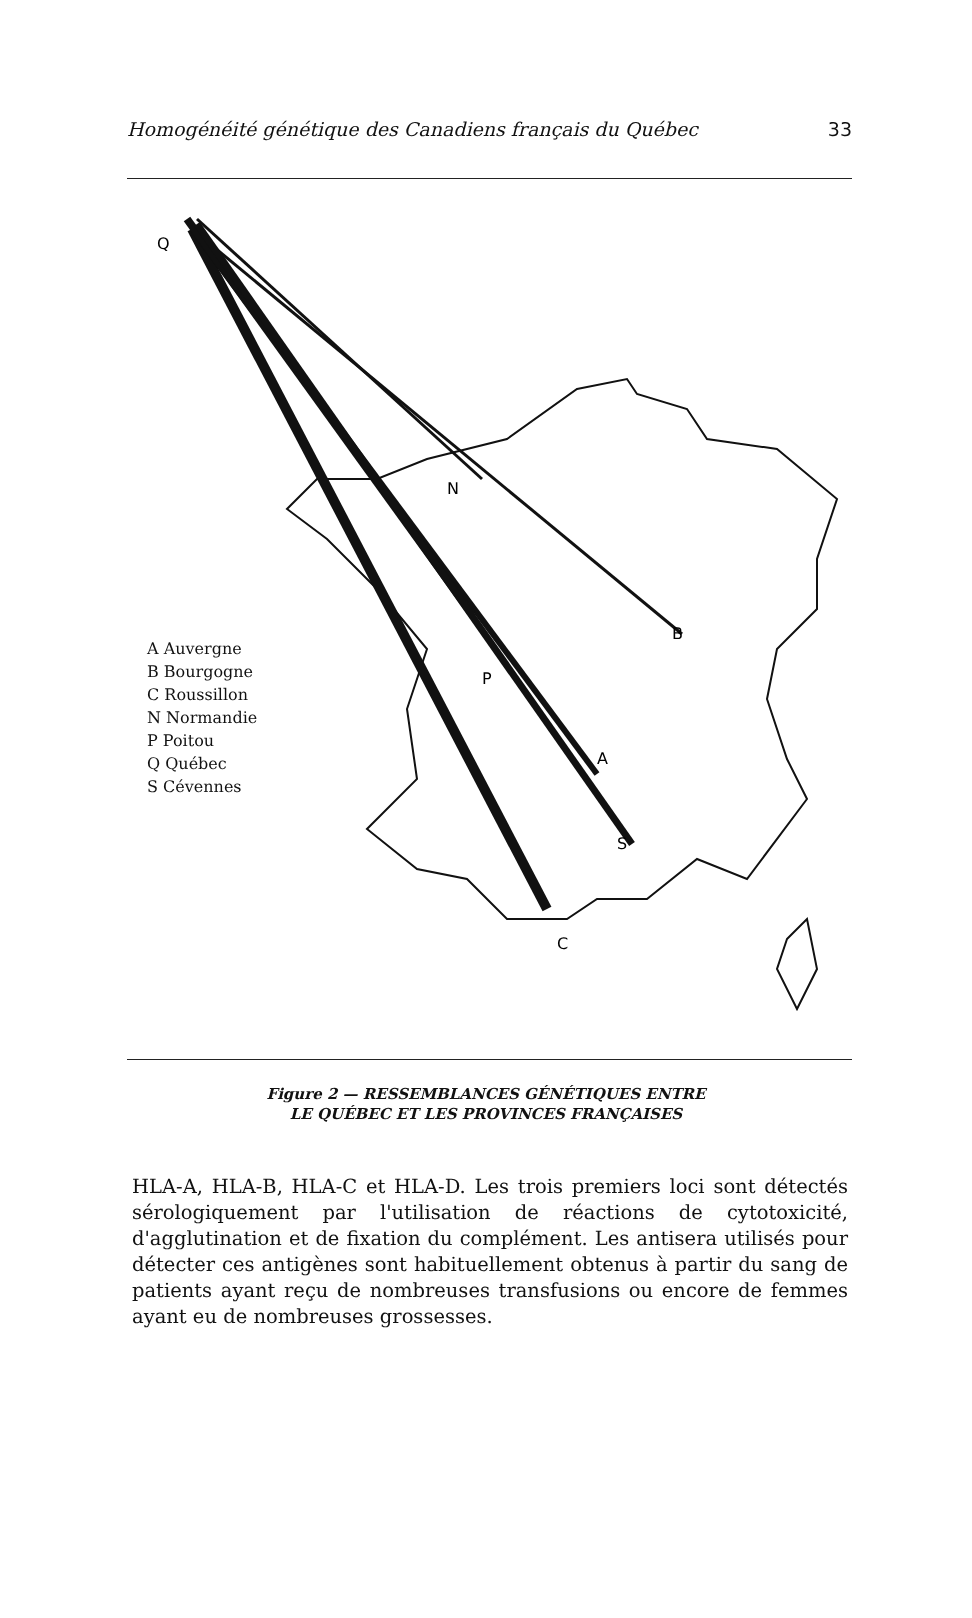Homogénéité génétique des Canadiens français du Québec 33
Q
N
B
P
A
S
C
A Auvergne
B Bourgogne
C Roussillon
N Normandie
P Poitou
Q Québec
S Cévennes
Figure 2 — RESSEMBLANCES GÉNÉTIQUES ENTRE
LE QUÉBEC ET LES PROVINCES FRANÇAISES
HLA-A, HLA-B, HLA-C et HLA-D. Les trois premiers loci sont détectés sérologiquement par l'utilisation de réactions de cytotoxicité, d'agglutination et de fixation du complément. Les antisera utilisés pour détecter ces antigènes sont habituellement obtenus à partir du sang de patients ayant reçu de nombreuses transfusions ou encore de femmes ayant eu de nombreuses grossesses.